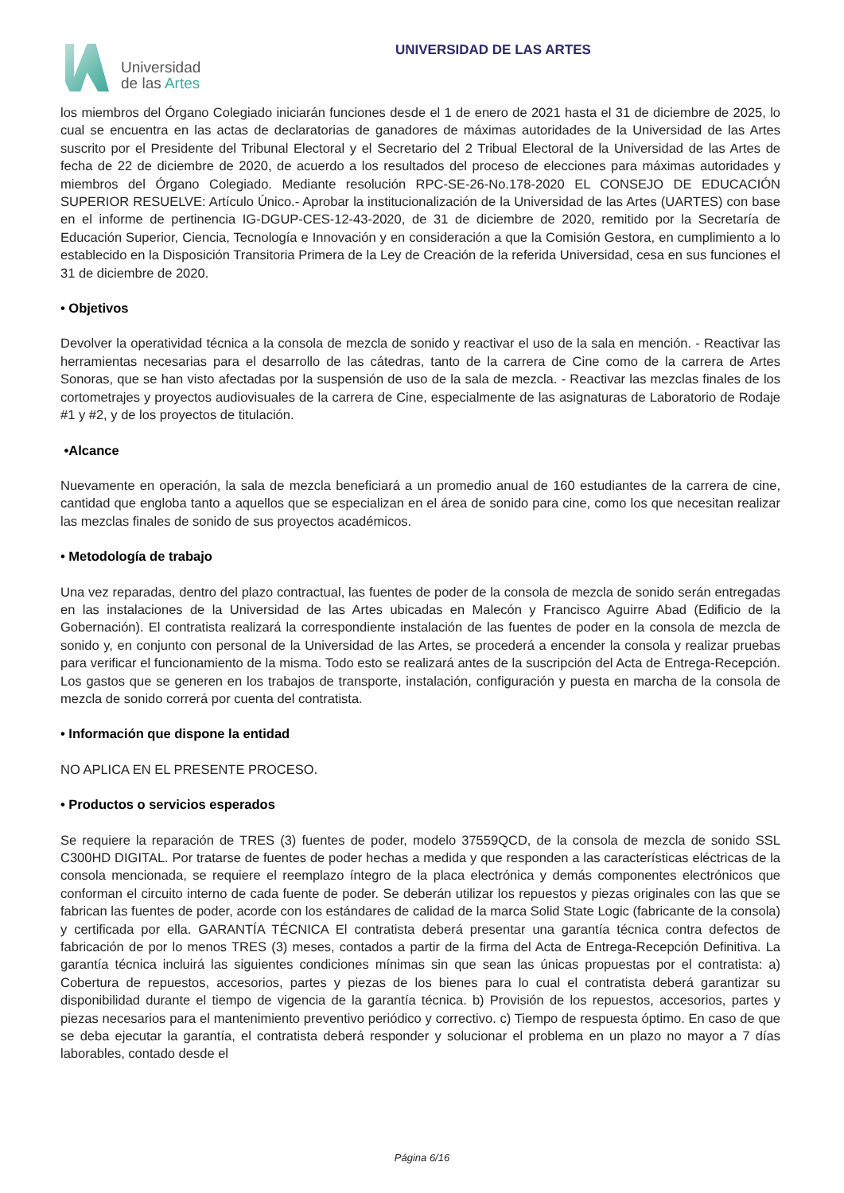Universidad
de las Artes
UNIVERSIDAD DE LAS ARTES
los miembros del Órgano Colegiado iniciarán funciones desde el 1 de enero de 2021 hasta el 31 de diciembre de 2025, lo cual se encuentra en las actas de declaratorias de ganadores de máximas autoridades de la Universidad de las Artes suscrito por el Presidente del Tribunal Electoral y el Secretario del 2 Tribual Electoral de la Universidad de las Artes de fecha de 22 de diciembre de 2020, de acuerdo a los resultados del proceso de elecciones para máximas autoridades y miembros del Órgano Colegiado. Mediante resolución RPC-SE-26-No.178-2020 EL CONSEJO DE EDUCACIÓN SUPERIOR RESUELVE: Artículo Único.- Aprobar la institucionalización de la Universidad de las Artes (UARTES) con base en el informe de pertinencia IG-DGUP-CES-12-43-2020, de 31 de diciembre de 2020, remitido por la Secretaría de Educación Superior, Ciencia, Tecnología e Innovación y en consideración a que la Comisión Gestora, en cumplimiento a lo establecido en la Disposición Transitoria Primera de la Ley de Creación de la referida Universidad, cesa en sus funciones el 31 de diciembre de 2020.
• Objetivos
Devolver la operatividad técnica a la consola de mezcla de sonido y reactivar el uso de la sala en mención. - Reactivar las herramientas necesarias para el desarrollo de las cátedras, tanto de la carrera de Cine como de la carrera de Artes Sonoras, que se han visto afectadas por la suspensión de uso de la sala de mezcla. - Reactivar las mezclas finales de los cortometrajes y proyectos audiovisuales de la carrera de Cine, especialmente de las asignaturas de Laboratorio de Rodaje #1 y #2, y de los proyectos de titulación.
•Alcance
Nuevamente en operación, la sala de mezcla beneficiará a un promedio anual de 160 estudiantes de la carrera de cine, cantidad que engloba tanto a aquellos que se especializan en el área de sonido para cine, como los que necesitan realizar las mezclas finales de sonido de sus proyectos académicos.
• Metodología de trabajo
Una vez reparadas, dentro del plazo contractual, las fuentes de poder de la consola de mezcla de sonido serán entregadas en las instalaciones de la Universidad de las Artes ubicadas en Malecón y Francisco Aguirre Abad (Edificio de la Gobernación). El contratista realizará la correspondiente instalación de las fuentes de poder en la consola de mezcla de sonido y, en conjunto con personal de la Universidad de las Artes, se procederá a encender la consola y realizar pruebas para verificar el funcionamiento de la misma. Todo esto se realizará antes de la suscripción del Acta de Entrega-Recepción. Los gastos que se generen en los trabajos de transporte, instalación, configuración y puesta en marcha de la consola de mezcla de sonido correrá por cuenta del contratista.
• Información que dispone la entidad
NO APLICA EN EL PRESENTE PROCESO.
• Productos o servicios esperados
Se requiere la reparación de TRES (3) fuentes de poder, modelo 37559QCD, de la consola de mezcla de sonido SSL C300HD DIGITAL. Por tratarse de fuentes de poder hechas a medida y que responden a las características eléctricas de la consola mencionada, se requiere el reemplazo íntegro de la placa electrónica y demás componentes electrónicos que conforman el circuito interno de cada fuente de poder. Se deberán utilizar los repuestos y piezas originales con las que se fabrican las fuentes de poder, acorde con los estándares de calidad de la marca Solid State Logic (fabricante de la consola) y certificada por ella. GARANTÍA TÉCNICA El contratista deberá presentar una garantía técnica contra defectos de fabricación de por lo menos TRES (3) meses, contados a partir de la firma del Acta de Entrega-Recepción Definitiva. La garantía técnica incluirá las siguientes condiciones mínimas sin que sean las únicas propuestas por el contratista: a) Cobertura de repuestos, accesorios, partes y piezas de los bienes para lo cual el contratista deberá garantizar su disponibilidad durante el tiempo de vigencia de la garantía técnica. b) Provisión de los repuestos, accesorios, partes y piezas necesarios para el mantenimiento preventivo periódico y correctivo. c) Tiempo de respuesta óptimo. En caso de que se deba ejecutar la garantía, el contratista deberá responder y solucionar el problema en un plazo no mayor a 7 días laborables, contado desde el
Página 6/16